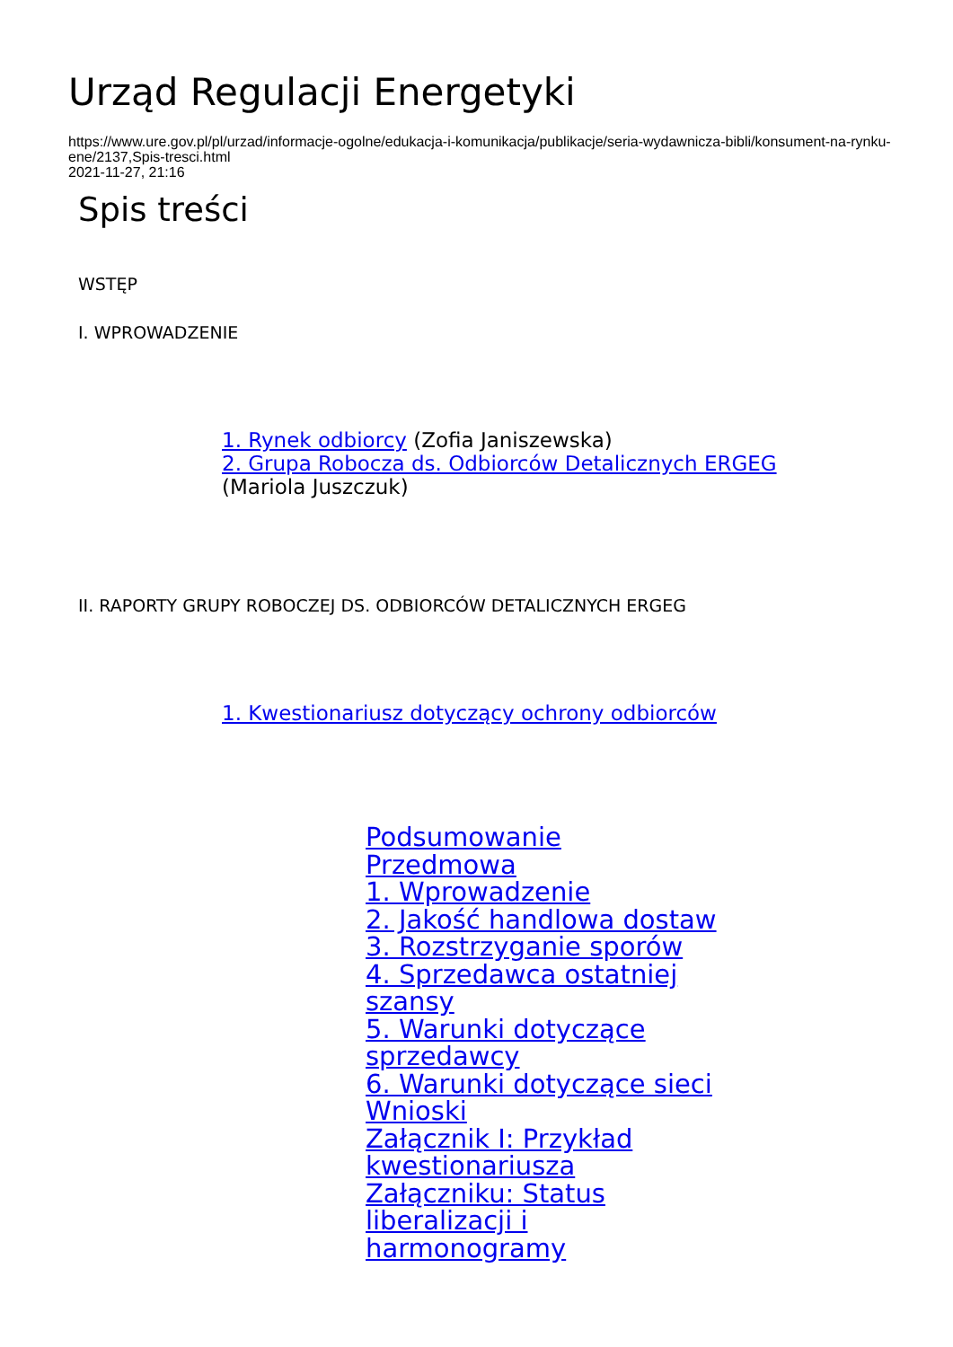Urząd Regulacji Energetyki
https://www.ure.gov.pl/pl/urzad/informacje-ogolne/edukacja-i-komunikacja/publikacje/seria-wydawnicza-bibli/konsument-na-rynku-ene/2137,Spis-tresci.html
2021-11-27, 21:16
Spis treści
WSTĘP
I. WPROWADZENIE
1. Rynek odbiorcy (Zofia Janiszewska)
2. Grupa Robocza ds. Odbiorców Detalicznych ERGEG
(Mariola Juszczuk)
II. RAPORTY GRUPY ROBOCZEJ DS. ODBIORCÓW DETALICZNYCH ERGEG
1. Kwestionariusz dotyczący ochrony odbiorców
Podsumowanie
Przedmowa
1. Wprowadzenie
2. Jakość handlowa dostaw
3. Rozstrzyganie sporów
4. Sprzedawca ostatniej szansy
5. Warunki dotyczące sprzedawcy
6. Warunki dotyczące sieci
Wnioski
Załącznik I: Przykład kwestionariusza
Załączniku: Status liberalizacji i harmonogramy